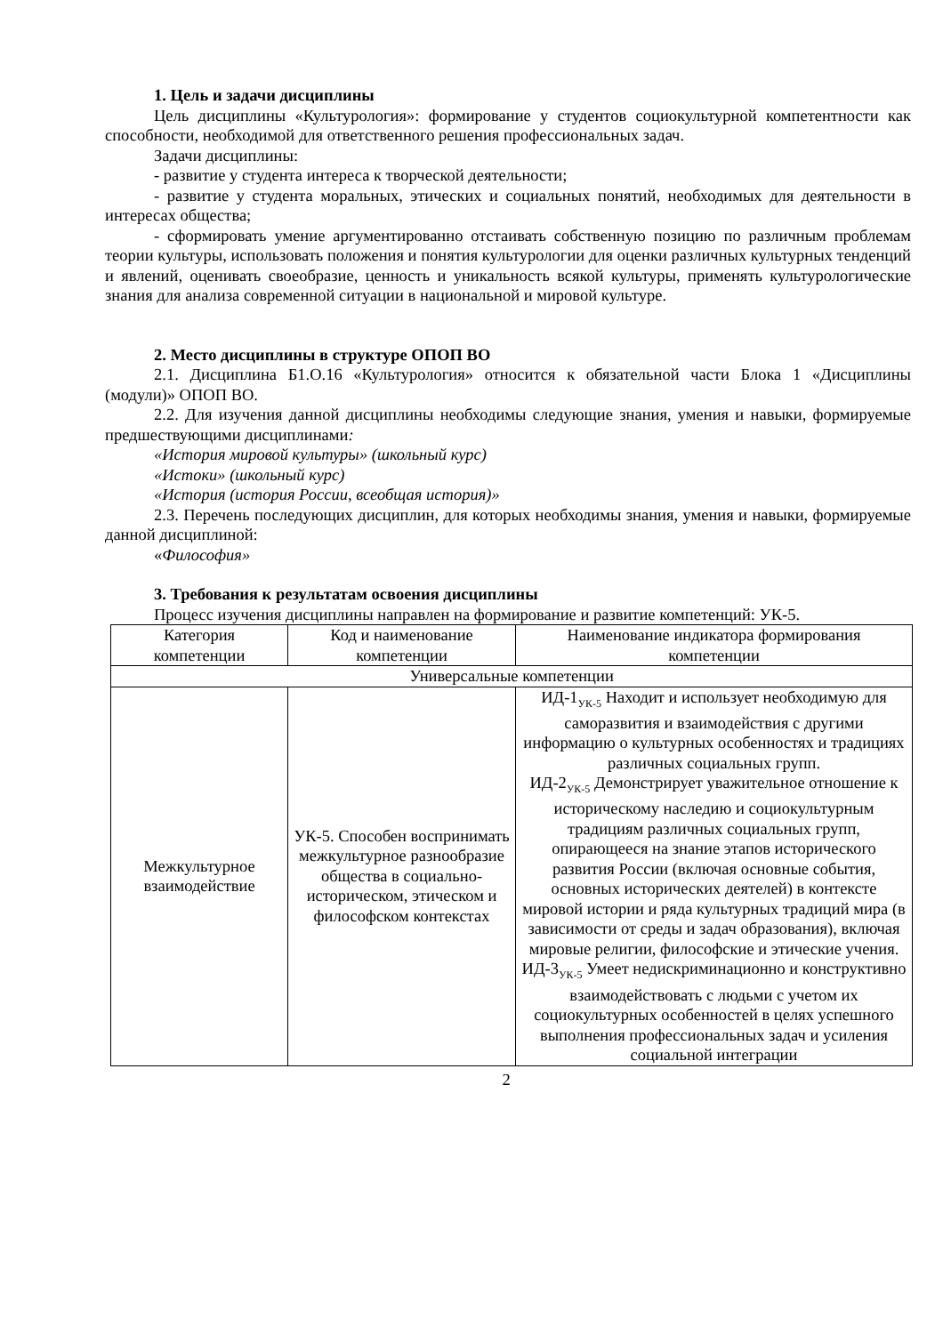1. Цель и задачи дисциплины
Цель дисциплины «Культурология»: формирование у студентов социокультурной компетентности как способности, необходимой для ответственного решения профессиональных задач.
Задачи дисциплины:
- развитие у студента интереса к творческой деятельности;
- развитие у студента моральных, этических и социальных понятий, необходимых для деятельности в интересах общества;
- сформировать умение аргументированно отстаивать собственную позицию по различным проблемам теории культуры, использовать положения и понятия культурологии для оценки различных культурных тенденций и явлений, оценивать своеобразие, ценность и уникальность всякой культуры, применять культурологические знания для анализа современной ситуации в национальной и мировой культуре.
2. Место дисциплины в структуре ОПОП ВО
2.1. Дисциплина Б1.О.16 «Культурология» относится к обязательной части Блока 1 «Дисциплины (модули)» ОПОП ВО.
2.2. Для изучения данной дисциплины необходимы следующие знания, умения и навыки, формируемые предшествующими дисциплинами:
«История мировой культуры» (школьный курс)
«Истоки» (школьный курс)
«История (история России, всеобщая история)»
2.3. Перечень последующих дисциплин, для которых необходимы знания, умения и навыки, формируемые данной дисциплиной:
«Философия»
3. Требования к результатам освоения дисциплины
Процесс изучения дисциплины направлен на формирование и развитие компетенций: УК-5.
| Категория компетенции | Код и наименование компетенции | Наименование индикатора формирования компетенции |
| Универсальные компетенции | | |
| Межкультурное взаимодействие | УК-5. Способен воспринимать межкультурное разнообразие общества в социально-историческом, этическом и философском контекстах | ИД-1<sub>УК-5</sub> Находит и использует необходимую для саморазвития и взаимодействия с другими информацию о культурных особенностях и традициях различных социальных групп. ИД-2<sub>УК-5</sub> Демонстрирует уважительное отношение к историческому наследию и социокультурным традициям различных социальных групп, опирающееся на знание этапов исторического развития России (включая основные события, основных исторических деятелей) в контексте мировой истории и ряда культурных традиций мира (в зависимости от среды и задач образования), включая мировые религии, философские и этические учения. ИД-3<sub>УК-5</sub> Умеет недискриминационно и конструктивно взаимодействовать с людьми с учетом их социокультурных особенностей в целях успешного выполнения профессиональных задач и усиления социальной интеграции |
2